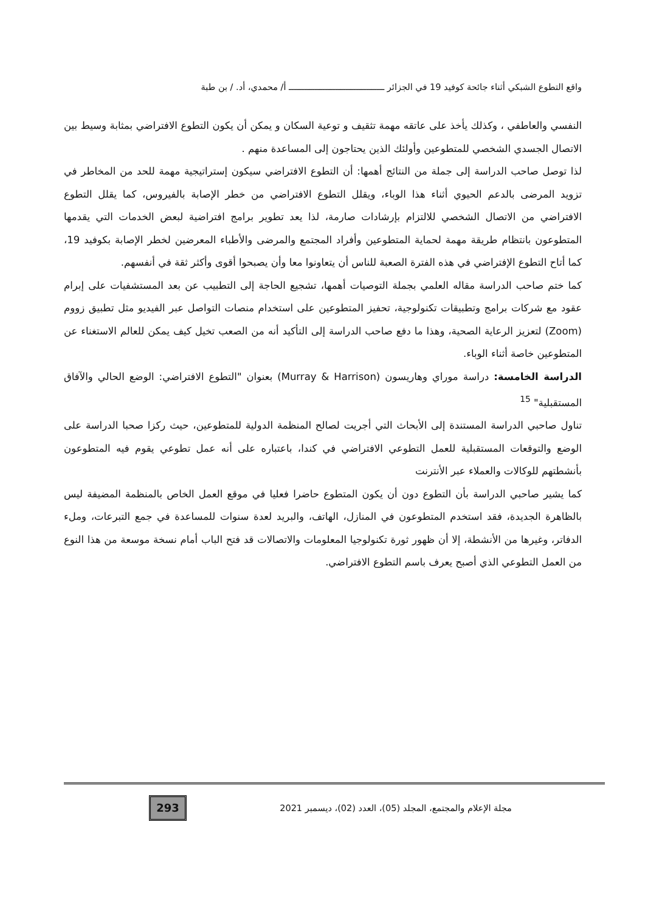واقع التطوع الشبكي أثناء جائحة كوفيد 19 في الجزائر ـــــــــــــــــــــــــــــــــــــ أ/ محمدي، أد. / بن طبة
النفسي والعاطفي ، وكذلك يأخذ على عاتقه مهمة تثقيف و توعية السكان و يمكن أن يكون التطوع الافتراضي بمثابة وسيط بين الاتصال الجسدي الشخصي للمتطوعين وأولئك الذين يحتاجون إلى المساعدة منهم .
لذا توصل صاحب الدراسة إلى جملة من النتائج أهمها: أن التطوع الافتراضي سيكون إستراتيجية مهمة للحد من المخاطر في تزويد المرضى بالدعم الحيوي أثناء هذا الوباء، ويقلل التطوع الافتراضي من خطر الإصابة بالفيروس، كما يقلل التطوع الافتراضي من الاتصال الشخصي للالتزام بإرشادات صارمة، لذا يعد تطوير برامج افتراضية لبعض الخدمات التي يقدمها المتطوعون بانتظام طريقة مهمة لحماية المتطوعين وأفراد المجتمع والمرضى والأطباء المعرضين لخطر الإصابة بكوفيد 19، كما أتاح التطوع الإفتراضي في هذه الفترة الصعبة للناس أن يتعاونوا معا وأن يصبحوا أقوى وأكثر ثقة في أنفسهم.
كما ختم صاحب الدراسة مقاله العلمي بجملة التوصيات أهمها، تشجيع الحاجة إلى التطبيب عن بعد المستشفيات على إبرام عقود مع شركات برامج وتطبيقات تكنولوجية، تحفيز المتطوعين على استخدام منصات التواصل عبر الفيديو مثل تطبيق زووم (Zoom) لتعزيز الرعاية الصحية، وهذا ما دفع صاحب الدراسة إلى التأكيد أنه من الصعب تخيل كيف يمكن للعالم الاستغناء عن المتطوعين خاصة أثناء الوباء.
الدراسة الخامسة: دراسة موراي وهاريسون (Murray & Harrison) بعنوان "التطوع الافتراضي: الوضع الحالي والآفاق المستقبلية" <sup>15</sup>
تناول صاحبي الدراسة المستندة إلى الأبحاث التي أجريت لصالح المنظمة الدولية للمتطوعين، حيث ركزا صحبا الدراسة على الوضع والتوقعات المستقبلية للعمل التطوعي الافتراضي في كندا، باعتباره على أنه عمل تطوعي يقوم فيه المتطوعون بأنشطتهم للوكالات والعملاء عبر الأنترنت
كما يشير صاحبي الدراسة بأن التطوع دون أن يكون المتطوع حاضرا فعليا في موقع العمل الخاص بالمنظمة المضيفة ليس بالظاهرة الجديدة، فقد استخدم المتطوعون في المنازل، الهاتف، والبريد لعدة سنوات للمساعدة في جمع التبرعات، وملء الدفاتر، وغيرها من الأنشطة، إلا أن ظهور ثورة تكنولوجيا المعلومات والاتصالات قد فتح الباب أمام نسخة موسعة من هذا النوع من العمل التطوعي الذي أصبح يعرف باسم التطوع الافتراضي.
مجلة الإعلام والمجتمع، المجلد (05)، العدد (02)، ديسمبر 2021
293